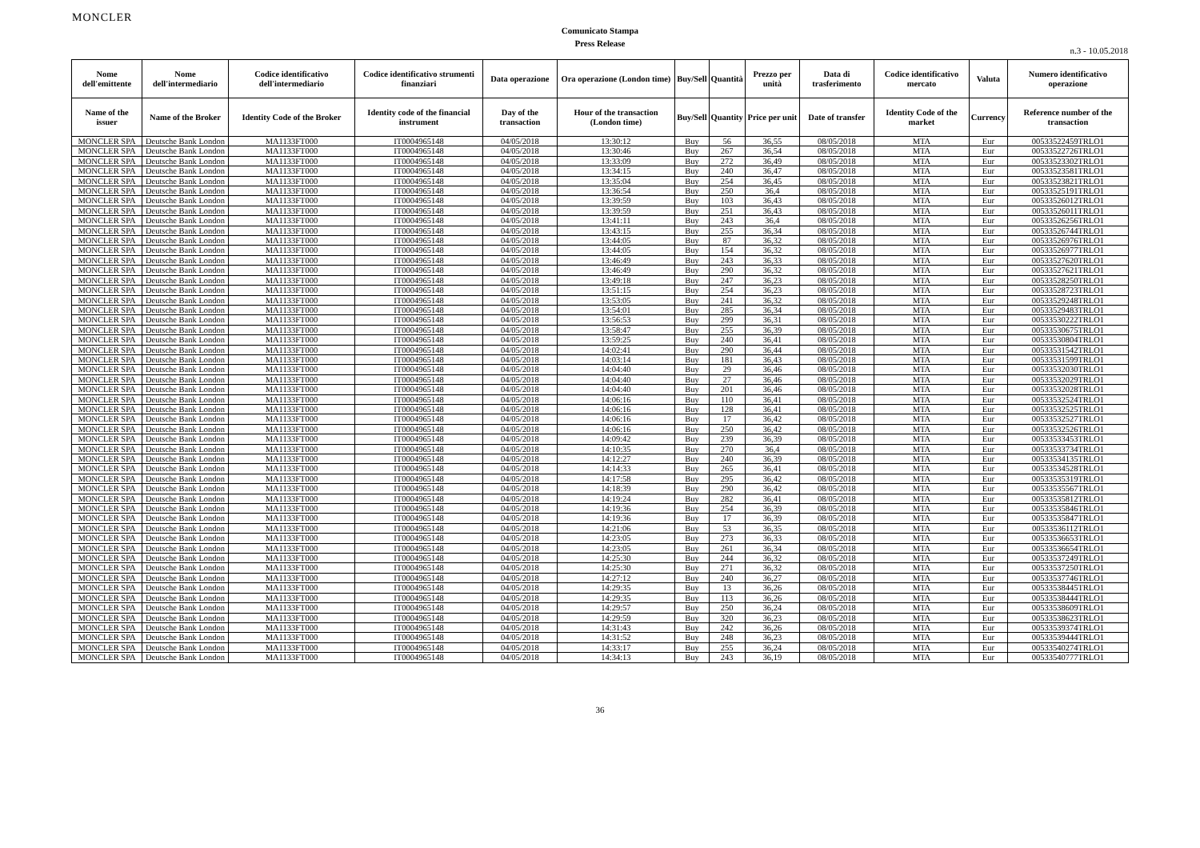MONCLER
Comunicato Stampa
Press Release
n.3 - 10.05.2018
| Nome dell'emittente | Nome dell'intermediario | Codice identificativo dell'intermediario | Codice identificativo strumenti finanziari | Data operazione | Ora operazione (London time) | Buy/Sell | Quantità | Prezzo per unità | Data di trasferimento | Codice identificativo mercato | Valuta | Numero identificativo operazione |
| --- | --- | --- | --- | --- | --- | --- | --- | --- | --- | --- | --- | --- |
| Name of the issuer | Name of the Broker | Identity Code of the Broker | Identity code of the financial instrument | Day of the transaction | Hour of the transaction (London time) | Buy/Sell | Quantity | Price per unit | Date of transfer | Identity Code of the market | Currency | Reference number of the transaction |
| MONCLER SPA | Deutsche Bank London | MA1133FT000 | IT0004965148 | 04/05/2018 | 13:30:12 | Buy | 56 | 36,55 | 08/05/2018 | MTA | Eur | 00533522459TRLO1 |
| MONCLER SPA | Deutsche Bank London | MA1133FT000 | IT0004965148 | 04/05/2018 | 13:30:46 | Buy | 267 | 36,54 | 08/05/2018 | MTA | Eur | 00533522726TRLO1 |
| MONCLER SPA | Deutsche Bank London | MA1133FT000 | IT0004965148 | 04/05/2018 | 13:33:09 | Buy | 272 | 36,49 | 08/05/2018 | MTA | Eur | 00533523302TRLO1 |
| MONCLER SPA | Deutsche Bank London | MA1133FT000 | IT0004965148 | 04/05/2018 | 13:34:15 | Buy | 240 | 36,47 | 08/05/2018 | MTA | Eur | 00533523581TRLO1 |
| MONCLER SPA | Deutsche Bank London | MA1133FT000 | IT0004965148 | 04/05/2018 | 13:35:04 | Buy | 254 | 36,45 | 08/05/2018 | MTA | Eur | 00533523821TRLO1 |
| MONCLER SPA | Deutsche Bank London | MA1133FT000 | IT0004965148 | 04/05/2018 | 13:36:54 | Buy | 250 | 36,4 | 08/05/2018 | MTA | Eur | 00533525191TRLO1 |
| MONCLER SPA | Deutsche Bank London | MA1133FT000 | IT0004965148 | 04/05/2018 | 13:39:59 | Buy | 103 | 36,43 | 08/05/2018 | MTA | Eur | 00533526012TRLO1 |
| MONCLER SPA | Deutsche Bank London | MA1133FT000 | IT0004965148 | 04/05/2018 | 13:39:59 | Buy | 251 | 36,43 | 08/05/2018 | MTA | Eur | 00533526011TRLO1 |
| MONCLER SPA | Deutsche Bank London | MA1133FT000 | IT0004965148 | 04/05/2018 | 13:41:11 | Buy | 243 | 36,4 | 08/05/2018 | MTA | Eur | 00533526256TRLO1 |
| MONCLER SPA | Deutsche Bank London | MA1133FT000 | IT0004965148 | 04/05/2018 | 13:43:15 | Buy | 255 | 36,34 | 08/05/2018 | MTA | Eur | 00533526744TRLO1 |
| MONCLER SPA | Deutsche Bank London | MA1133FT000 | IT0004965148 | 04/05/2018 | 13:44:05 | Buy | 87 | 36,32 | 08/05/2018 | MTA | Eur | 00533526976TRLO1 |
| MONCLER SPA | Deutsche Bank London | MA1133FT000 | IT0004965148 | 04/05/2018 | 13:44:05 | Buy | 154 | 36,32 | 08/05/2018 | MTA | Eur | 00533526977TRLO1 |
| MONCLER SPA | Deutsche Bank London | MA1133FT000 | IT0004965148 | 04/05/2018 | 13:46:49 | Buy | 243 | 36,33 | 08/05/2018 | MTA | Eur | 00533527620TRLO1 |
| MONCLER SPA | Deutsche Bank London | MA1133FT000 | IT0004965148 | 04/05/2018 | 13:46:49 | Buy | 290 | 36,32 | 08/05/2018 | MTA | Eur | 00533527621TRLO1 |
| MONCLER SPA | Deutsche Bank London | MA1133FT000 | IT0004965148 | 04/05/2018 | 13:49:18 | Buy | 247 | 36,23 | 08/05/2018 | MTA | Eur | 00533528250TRLO1 |
| MONCLER SPA | Deutsche Bank London | MA1133FT000 | IT0004965148 | 04/05/2018 | 13:51:15 | Buy | 254 | 36,23 | 08/05/2018 | MTA | Eur | 00533528723TRLO1 |
| MONCLER SPA | Deutsche Bank London | MA1133FT000 | IT0004965148 | 04/05/2018 | 13:53:05 | Buy | 241 | 36,32 | 08/05/2018 | MTA | Eur | 00533529248TRLO1 |
| MONCLER SPA | Deutsche Bank London | MA1133FT000 | IT0004965148 | 04/05/2018 | 13:54:01 | Buy | 285 | 36,34 | 08/05/2018 | MTA | Eur | 00533529483TRLO1 |
| MONCLER SPA | Deutsche Bank London | MA1133FT000 | IT0004965148 | 04/05/2018 | 13:56:53 | Buy | 299 | 36,31 | 08/05/2018 | MTA | Eur | 00533530222TRLO1 |
| MONCLER SPA | Deutsche Bank London | MA1133FT000 | IT0004965148 | 04/05/2018 | 13:58:47 | Buy | 255 | 36,39 | 08/05/2018 | MTA | Eur | 00533530675TRLO1 |
| MONCLER SPA | Deutsche Bank London | MA1133FT000 | IT0004965148 | 04/05/2018 | 13:59:25 | Buy | 240 | 36,41 | 08/05/2018 | MTA | Eur | 00533530804TRLO1 |
| MONCLER SPA | Deutsche Bank London | MA1133FT000 | IT0004965148 | 04/05/2018 | 14:02:41 | Buy | 290 | 36,44 | 08/05/2018 | MTA | Eur | 00533531542TRLO1 |
| MONCLER SPA | Deutsche Bank London | MA1133FT000 | IT0004965148 | 04/05/2018 | 14:03:14 | Buy | 181 | 36,43 | 08/05/2018 | MTA | Eur | 00533531599TRLO1 |
| MONCLER SPA | Deutsche Bank London | MA1133FT000 | IT0004965148 | 04/05/2018 | 14:04:40 | Buy | 29 | 36,46 | 08/05/2018 | MTA | Eur | 00533532030TRLO1 |
| MONCLER SPA | Deutsche Bank London | MA1133FT000 | IT0004965148 | 04/05/2018 | 14:04:40 | Buy | 27 | 36,46 | 08/05/2018 | MTA | Eur | 00533532029TRLO1 |
| MONCLER SPA | Deutsche Bank London | MA1133FT000 | IT0004965148 | 04/05/2018 | 14:04:40 | Buy | 201 | 36,46 | 08/05/2018 | MTA | Eur | 00533532028TRLO1 |
| MONCLER SPA | Deutsche Bank London | MA1133FT000 | IT0004965148 | 04/05/2018 | 14:06:16 | Buy | 110 | 36,41 | 08/05/2018 | MTA | Eur | 00533532524TRLO1 |
| MONCLER SPA | Deutsche Bank London | MA1133FT000 | IT0004965148 | 04/05/2018 | 14:06:16 | Buy | 128 | 36,41 | 08/05/2018 | MTA | Eur | 00533532525TRLO1 |
| MONCLER SPA | Deutsche Bank London | MA1133FT000 | IT0004965148 | 04/05/2018 | 14:06:16 | Buy | 17 | 36,42 | 08/05/2018 | MTA | Eur | 00533532527TRLO1 |
| MONCLER SPA | Deutsche Bank London | MA1133FT000 | IT0004965148 | 04/05/2018 | 14:06:16 | Buy | 250 | 36,42 | 08/05/2018 | MTA | Eur | 00533532526TRLO1 |
| MONCLER SPA | Deutsche Bank London | MA1133FT000 | IT0004965148 | 04/05/2018 | 14:09:42 | Buy | 239 | 36,39 | 08/05/2018 | MTA | Eur | 00533533453TRLO1 |
| MONCLER SPA | Deutsche Bank London | MA1133FT000 | IT0004965148 | 04/05/2018 | 14:10:35 | Buy | 270 | 36,4 | 08/05/2018 | MTA | Eur | 00533533734TRLO1 |
| MONCLER SPA | Deutsche Bank London | MA1133FT000 | IT0004965148 | 04/05/2018 | 14:12:27 | Buy | 240 | 36,39 | 08/05/2018 | MTA | Eur | 00533534135TRLO1 |
| MONCLER SPA | Deutsche Bank London | MA1133FT000 | IT0004965148 | 04/05/2018 | 14:14:33 | Buy | 265 | 36,41 | 08/05/2018 | MTA | Eur | 00533534528TRLO1 |
| MONCLER SPA | Deutsche Bank London | MA1133FT000 | IT0004965148 | 04/05/2018 | 14:17:58 | Buy | 295 | 36,42 | 08/05/2018 | MTA | Eur | 00533535319TRLO1 |
| MONCLER SPA | Deutsche Bank London | MA1133FT000 | IT0004965148 | 04/05/2018 | 14:18:39 | Buy | 290 | 36,42 | 08/05/2018 | MTA | Eur | 00533535567TRLO1 |
| MONCLER SPA | Deutsche Bank London | MA1133FT000 | IT0004965148 | 04/05/2018 | 14:19:24 | Buy | 282 | 36,41 | 08/05/2018 | MTA | Eur | 00533535812TRLO1 |
| MONCLER SPA | Deutsche Bank London | MA1133FT000 | IT0004965148 | 04/05/2018 | 14:19:36 | Buy | 254 | 36,39 | 08/05/2018 | MTA | Eur | 00533535846TRLO1 |
| MONCLER SPA | Deutsche Bank London | MA1133FT000 | IT0004965148 | 04/05/2018 | 14:19:36 | Buy | 17 | 36,39 | 08/05/2018 | MTA | Eur | 00533535847TRLO1 |
| MONCLER SPA | Deutsche Bank London | MA1133FT000 | IT0004965148 | 04/05/2018 | 14:21:06 | Buy | 53 | 36,35 | 08/05/2018 | MTA | Eur | 00533536112TRLO1 |
| MONCLER SPA | Deutsche Bank London | MA1133FT000 | IT0004965148 | 04/05/2018 | 14:23:05 | Buy | 273 | 36,33 | 08/05/2018 | MTA | Eur | 00533536653TRLO1 |
| MONCLER SPA | Deutsche Bank London | MA1133FT000 | IT0004965148 | 04/05/2018 | 14:23:05 | Buy | 261 | 36,34 | 08/05/2018 | MTA | Eur | 00533536654TRLO1 |
| MONCLER SPA | Deutsche Bank London | MA1133FT000 | IT0004965148 | 04/05/2018 | 14:25:30 | Buy | 244 | 36,32 | 08/05/2018 | MTA | Eur | 00533537249TRLO1 |
| MONCLER SPA | Deutsche Bank London | MA1133FT000 | IT0004965148 | 04/05/2018 | 14:25:30 | Buy | 271 | 36,32 | 08/05/2018 | MTA | Eur | 00533537250TRLO1 |
| MONCLER SPA | Deutsche Bank London | MA1133FT000 | IT0004965148 | 04/05/2018 | 14:27:12 | Buy | 240 | 36,27 | 08/05/2018 | MTA | Eur | 00533537746TRLO1 |
| MONCLER SPA | Deutsche Bank London | MA1133FT000 | IT0004965148 | 04/05/2018 | 14:29:35 | Buy | 13 | 36,26 | 08/05/2018 | MTA | Eur | 00533538445TRLO1 |
| MONCLER SPA | Deutsche Bank London | MA1133FT000 | IT0004965148 | 04/05/2018 | 14:29:35 | Buy | 113 | 36,26 | 08/05/2018 | MTA | Eur | 00533538444TRLO1 |
| MONCLER SPA | Deutsche Bank London | MA1133FT000 | IT0004965148 | 04/05/2018 | 14:29:57 | Buy | 250 | 36,24 | 08/05/2018 | MTA | Eur | 00533538609TRLO1 |
| MONCLER SPA | Deutsche Bank London | MA1133FT000 | IT0004965148 | 04/05/2018 | 14:29:59 | Buy | 320 | 36,23 | 08/05/2018 | MTA | Eur | 00533538623TRLO1 |
| MONCLER SPA | Deutsche Bank London | MA1133FT000 | IT0004965148 | 04/05/2018 | 14:31:43 | Buy | 242 | 36,26 | 08/05/2018 | MTA | Eur | 00533539374TRLO1 |
| MONCLER SPA | Deutsche Bank London | MA1133FT000 | IT0004965148 | 04/05/2018 | 14:31:52 | Buy | 248 | 36,23 | 08/05/2018 | MTA | Eur | 00533539444TRLO1 |
| MONCLER SPA | Deutsche Bank London | MA1133FT000 | IT0004965148 | 04/05/2018 | 14:33:17 | Buy | 255 | 36,24 | 08/05/2018 | MTA | Eur | 00533540274TRLO1 |
| MONCLER SPA | Deutsche Bank London | MA1133FT000 | IT0004965148 | 04/05/2018 | 14:34:13 | Buy | 243 | 36,19 | 08/05/2018 | MTA | Eur | 00533540777TRLO1 |
36